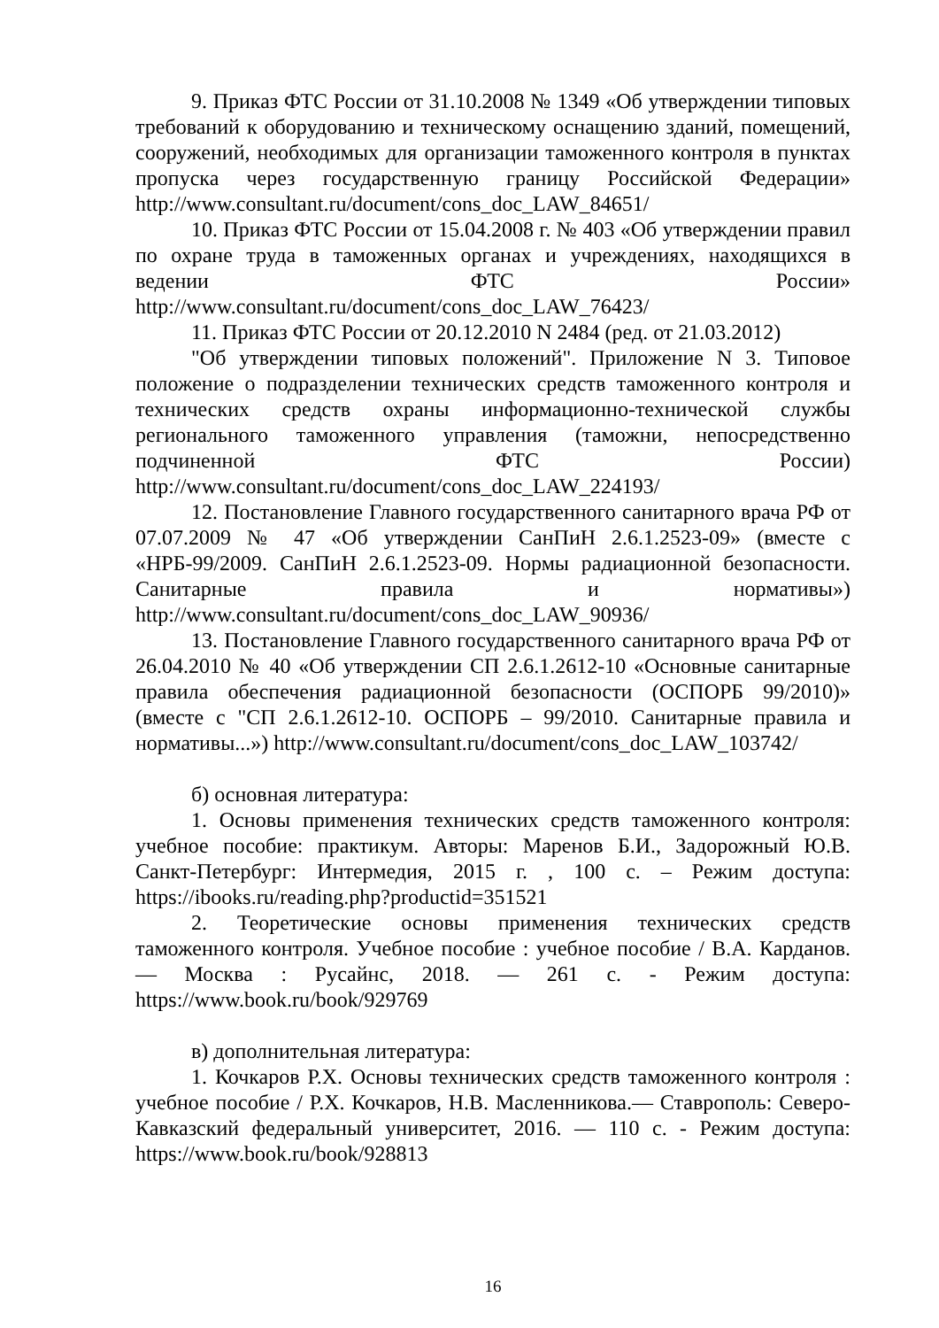9. Приказ ФТС России от 31.10.2008 № 1349 «Об утверждении типовых требований к оборудованию и техническому оснащению зданий, помещений, сооружений, необходимых для организации таможенного контроля в пунктах пропуска через государственную границу Российской Федерации» http://www.consultant.ru/document/cons_doc_LAW_84651/
10. Приказ ФТС России от 15.04.2008 г. № 403 «Об утверждении правил по охране труда в таможенных органах и учреждениях, находящихся в ведении ФТС России» http://www.consultant.ru/document/cons_doc_LAW_76423/
11. Приказ ФТС России от 20.12.2010 N 2484 (ред. от 21.03.2012)
"Об утверждении типовых положений". Приложение N 3. Типовое положение о подразделении технических средств таможенного контроля и технических средств охраны информационно-технической службы регионального таможенного управления (таможни, непосредственно подчиненной ФТС России) http://www.consultant.ru/document/cons_doc_LAW_224193/
12. Постановление Главного государственного санитарного врача РФ от 07.07.2009 № 47 «Об утверждении СанПиН 2.6.1.2523-09» (вместе с «НРБ-99/2009. СанПиН 2.6.1.2523-09. Нормы радиационной безопасности. Санитарные правила и нормативы») http://www.consultant.ru/document/cons_doc_LAW_90936/
13. Постановление Главного государственного санитарного врача РФ от 26.04.2010 № 40 «Об утверждении СП 2.6.1.2612-10 «Основные санитарные правила обеспечения радиационной безопасности (ОСПОРБ 99/2010)» (вместе с "СП 2.6.1.2612-10. ОСПОРБ – 99/2010. Санитарные правила и нормативы...») http://www.consultant.ru/document/cons_doc_LAW_103742/
б) основная литература:
1. Основы применения технических средств таможенного контроля: учебное пособие: практикум. Авторы: Маренов Б.И., Задорожный Ю.В. Санкт-Петербург: Интермедия, 2015 г. , 100 с. – Режим доступа: https://ibooks.ru/reading.php?productid=351521
2. Теоретические основы применения технических средств таможенного контроля. Учебное пособие : учебное пособие / В.А. Карданов. — Москва : Русайнс, 2018. — 261 с. - Режим доступа: https://www.book.ru/book/929769
в) дополнительная литература:
1. Кочкаров Р.Х. Основы технических средств таможенного контроля : учебное пособие / Р.Х. Кочкаров, Н.В. Масленникова.— Ставрополь: Северо-Кавказский федеральный университет, 2016. — 110 с. - Режим доступа: https://www.book.ru/book/928813
16